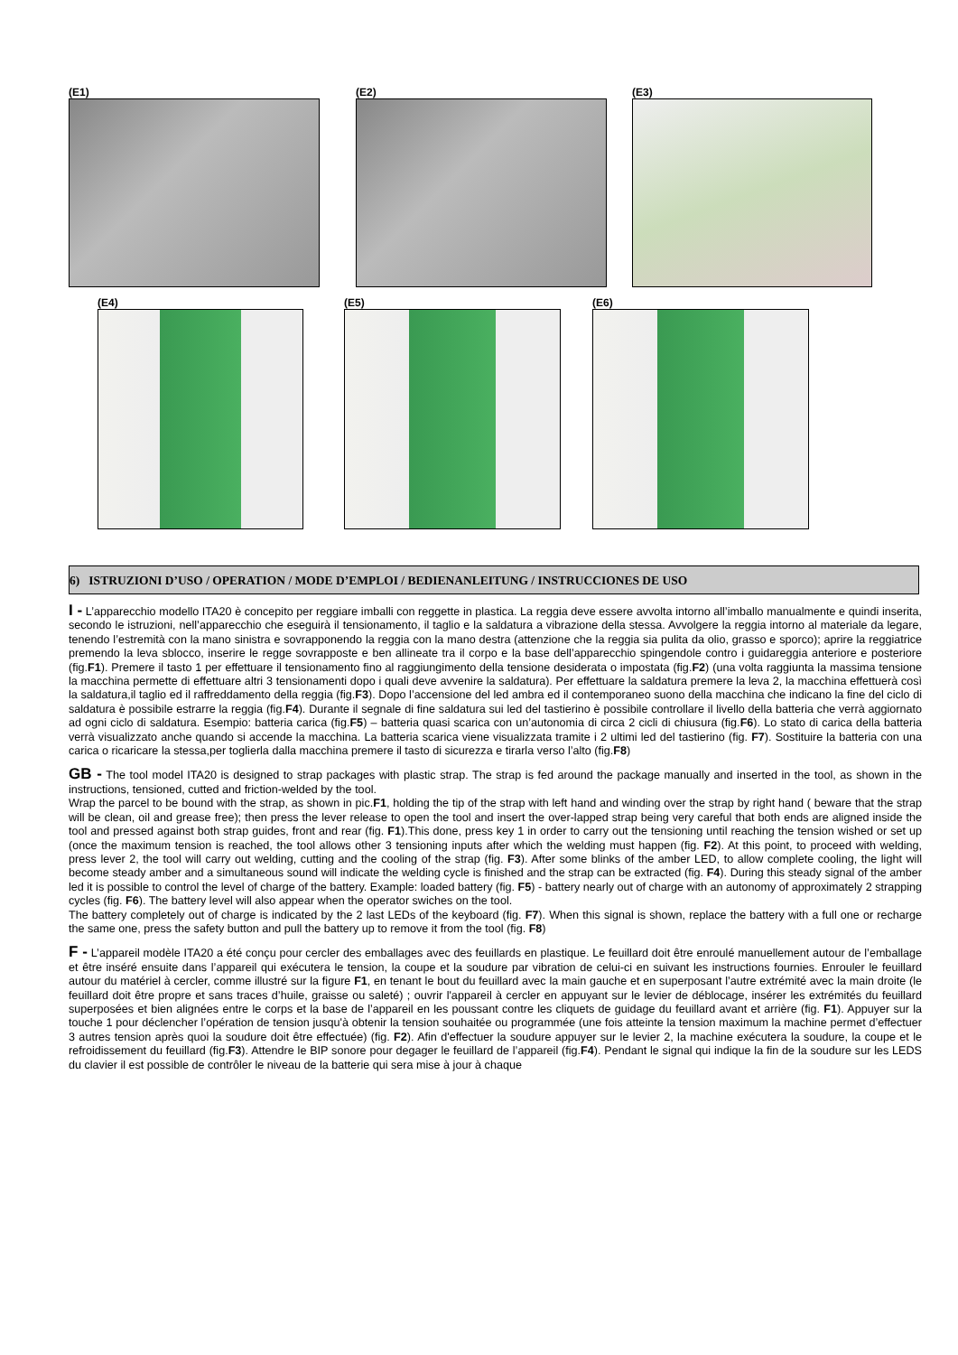(E1) (E2) (E3)
(E4) (E5) (E6)
6) ISTRUZIONI D’USO / OPERATION / MODE D’EMPLOI / BEDIENANLEITUNG / INSTRUCCIONES DE USO
I - L’apparecchio modello ITA20 è concepito per reggiare imballi con reggette in plastica. La reggia deve essere avvolta intorno all’imballo manualmente e quindi inserita, secondo le istruzioni, nell’apparecchio che eseguirà il tensionamento, il taglio e la saldatura a vibrazione della stessa. Avvolgere la reggia intorno al materiale da legare, tenendo l’estremità con la mano sinistra e sovrapponendo la reggia con la mano destra (attenzione che la reggia sia pulita da olio, grasso e sporco); aprire la reggiatrice premendo la leva sblocco, inserire le regge sovrapposte e ben allineate tra il corpo e la base dell’apparecchio spingendole contro i guidareggia anteriore e posteriore (fig.F1). Premere il tasto 1 per effettuare il tensionamento fino al raggiungimento della tensione desiderata o impostata (fig.F2) (una volta raggiunta la massima tensione la macchina permette di effettuare altri 3 tensionamenti dopo i quali deve avvenire la saldatura). Per effettuare la saldatura premere la leva 2, la macchina effettuerà così la saldatura,il taglio ed il raffreddamento della reggia (fig.F3). Dopo l’accensione del led ambra ed il contemporaneo suono della macchina che indicano la fine del ciclo di saldatura è possibile estrarre la reggia (fig.F4). Durante il segnale di fine saldatura sui led del tastierino è possibile controllare il livello della batteria che verrà aggiornato ad ogni ciclo di saldatura. Esempio: batteria carica (fig.F5) – batteria quasi scarica con un’autonomia di circa 2 cicli di chiusura (fig.F6). Lo stato di carica della batteria verrà visualizzato anche quando si accende la macchina. La batteria scarica viene visualizzata tramite i 2 ultimi led del tastierino (fig. F7). Sostituire la batteria con una carica o ricaricare la stessa,per toglierla dalla macchina premere il tasto di sicurezza e tirarla verso l’alto (fig.F8)
GB - The tool model ITA20 is designed to strap packages with plastic strap. The strap is fed around the package manually and inserted in the tool, as shown in the instructions, tensioned, cutted and friction-welded by the tool.
Wrap the parcel to be bound with the strap, as shown in pic.F1, holding the tip of the strap with left hand and winding over the strap by right hand ( beware that the strap will be clean, oil and grease free); then press the lever release to open the tool and insert the over-lapped strap being very careful that both ends are aligned inside the tool and pressed against both strap guides, front and rear (fig. F1).This done, press key 1 in order to carry out the tensioning until reaching the tension wished or set up (once the maximum tension is reached, the tool allows other 3 tensioning inputs after which the welding must happen (fig. F2). At this point, to proceed with welding, press lever 2, the tool will carry out welding, cutting and the cooling of the strap (fig. F3). After some blinks of the amber LED, to allow complete cooling, the light will become steady amber and a simultaneous sound will indicate the welding cycle is finished and the strap can be extracted (fig. F4). During this steady signal of the amber led it is possible to control the level of charge of the battery. Example: loaded battery (fig. F5) - battery nearly out of charge with an autonomy of approximately 2 strapping cycles (fig. F6). The battery level will also appear when the operator swiches on the tool.
The battery completely out of charge is indicated by the 2 last LEDs of the keyboard (fig. F7). When this signal is shown, replace the battery with a full one or recharge the same one, press the safety button and pull the battery up to remove it from the tool (fig. F8)
F - L’appareil modèle ITA20 a été conçu pour cercler des emballages avec des feuillards en plastique. Le feuillard doit être enroulé manuellement autour de l’emballage et être inséré ensuite dans l’appareil qui exécutera le tension, la coupe et la soudure par vibration de celui-ci en suivant les instructions fournies. Enrouler le feuillard autour du matériel à cercler, comme illustré sur la figure F1, en tenant le bout du feuillard avec la main gauche et en superposant l’autre extrémité avec la main droite (le feuillard doit être propre et sans traces d’huile, graisse ou saleté) ; ouvrir l'appareil à cercler en appuyant sur le levier de déblocage, insérer les extrémités du feuillard superposées et bien alignées entre le corps et la base de l’appareil en les poussant contre les cliquets de guidage du feuillard avant et arrière (fig. F1). Appuyer sur la touche 1 pour déclencher l’opération de tension jusqu'à obtenir la tension souhaitée ou programmée (une fois atteinte la tension maximum la machine permet d’effectuer 3 autres tension après quoi la soudure doit être effectuée) (fig. F2). Afin d'effectuer la soudure appuyer sur le levier 2, la machine exécutera la soudure, la coupe et le refroidissement du feuillard (fig.F3). Attendre le BIP sonore pour degager le feuillard de l’appareil (fig.F4). Pendant le signal qui indique la fin de la soudure sur les LEDS du clavier il est possible de contrôler le niveau de la batterie qui sera mise à jour à chaque